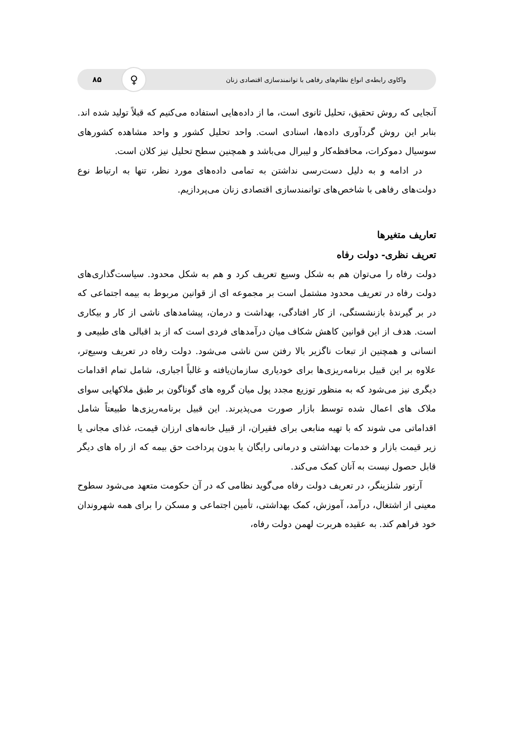واکاوی رابطه‌ی انواع نظام‌های رفاهی با توانمندسازی اقتصادی زنان ♀ ۸۵
آنجایی که روش تحقیق، تحلیل ثانوی است، ما از داده‌هایی استفاده می‌کنیم که قبلاً تولید شده اند. بنابر این روش گردآوری داده‌ها، اسنادی است. واحد تحلیل کشور و واحد مشاهده کشورهای سوسیال دموکرات، محافظه‌کار و لیبرال می‌باشد و همچنین سطح تحلیل نیز کلان است.
در ادامه و به دلیل دست‌رسی نداشتن به تمامی داده‌های مورد نظر، تنها به ارتباط نوع دولت‌های رفاهی با شاخص‌های توانمندسازی اقتصادی زنان می‌پردازیم.
تعاریف متغیرها
تعریف نظری- دولت رفاه
دولت رفاه را می‌توان هم به شکل وسیع تعریف کرد و هم به شکل محدود. سیاست‌گذاری‌های دولت رفاه در تعریف محدود مشتمل است بر مجموعه ای از قوانین مربوط به بیمه اجتماعی که در بر گیرندهٔ بازنشستگی، از کار افتادگی، بهداشت و درمان، پیشامدهای ناشی از کار و بیکاری است. هدف از این قوانین کاهش شکاف میان درآمدهای فردی است که از بد اقبالی های طبیعی و انسانی و همچنین از تبعات ناگزیر بالا رفتن سن ناشی می‌شود. دولت رفاه در تعریف وسیع‌تر، علاوه بر این قبیل برنامه‌ریزی‌ها برای خودیاری سازمان‌یافته و غالباً اجباری، شامل تمام اقدامات دیگری نیز می‌شود که به منظور توزیع مجدد پول میان گروه های گوناگون بر طبق ملاکهایی سوای ملاک های اعمال شده توسط بازار صورت می‌پذیرند. این قبیل برنامه‌ریزی‌ها طبیعتاً شامل اقداماتی می شوند که با تهیه منابعی برای فقیران، از قبیل خانه‌های ارزان قیمت، غذای مجانی یا زیر قیمت بازار و خدمات بهداشتی و درمانی رایگان یا بدون پرداخت حق بیمه که از راه های دیگر قابل حصول نیست به آنان کمک می‌کند.
آرتور شلزینگر، در تعریف دولت رفاه می‌گوید نظامی که در آن حکومت متعهد می‌شود سطوح معینی از اشتغال، درآمد، آموزش، کمک بهداشتی، تأمین اجتماعی و مسکن را برای همه شهروندان خود فراهم کند. به عقیده هربرت لهمن دولت رفاه،